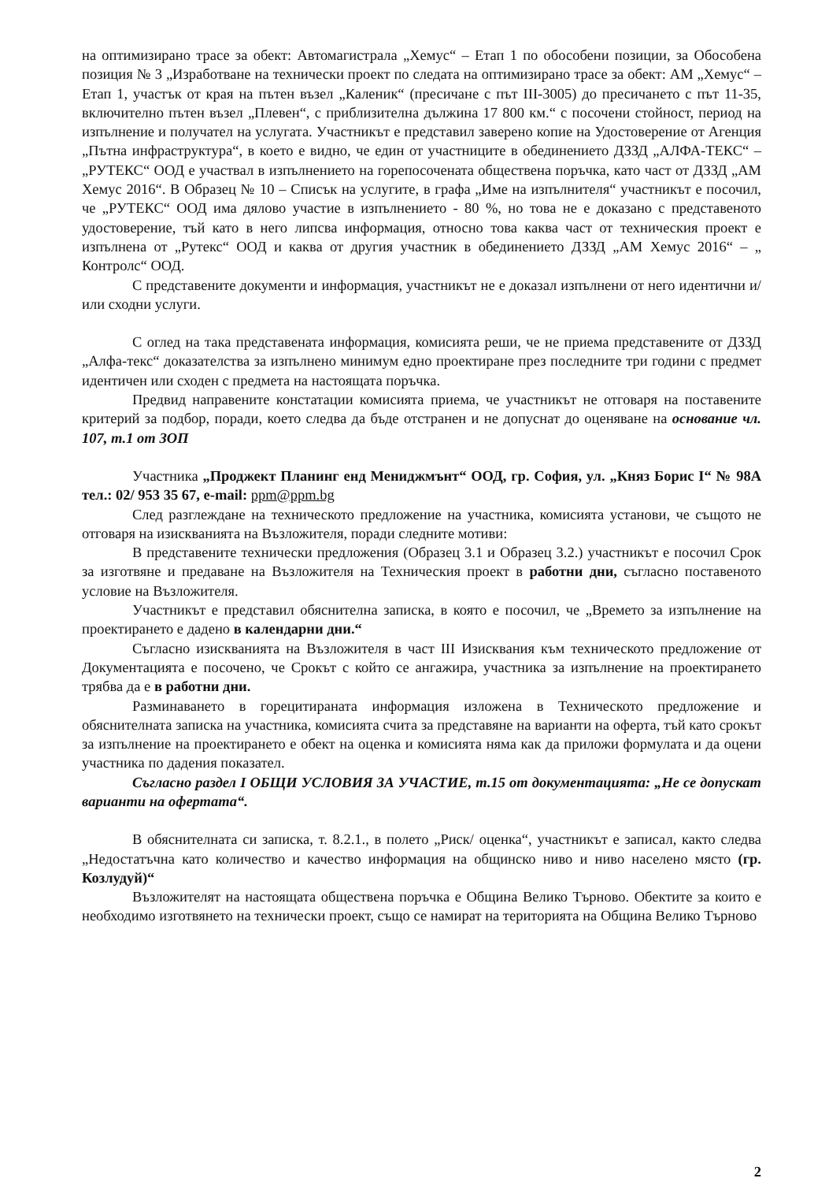на оптимизирано трасе за обект: Автомагистрала „Хемус“ – Етап 1 по обособени позиции, за Обособена позиция № 3 „Изработване на технически проект по следата на оптимизирано трасе за обект: АМ „Хемус“ – Етап 1, участък от края на пътен възел „Каленик“ (пресичане с път III-3005) до пресичането с път 11-35, включително пътен възел „Плевен“, с приблизителна дължина 17 800 км.“ с посочени стойност, период на изпълнение и получател на услугата. Участникът е представил заверено копие на Удостоверение от Агенция „Пътна инфраструктура“, в което е видно, че един от участниците в обединението ДЗЗД „АЛФА-ТЕКС“ – „РУТЕКС“ ООД е участвал в изпълнението на горепосочената обществена поръчка, като част от ДЗЗД „АМ Хемус 2016“. В Образец № 10 – Списък на услугите, в графа „Име на изпълнителя“ участникът е посочил, че „РУТЕКС“ ООД има дялово участие в изпълнението - 80 %, но това не е доказано с представеното удостоверение, тъй като в него липсва информация, относно това каква част от техническия проект е изпълнена от „Рутекс“ ООД и каква от другия участник в обединението ДЗЗД „АМ Хемус 2016“ – „ Контролс“ ООД.
С представените документи и информация, участникът не е доказал изпълнени от него идентични и/или сходни услуги.
С оглед на така представената информация, комисията реши, че не приема представените от ДЗЗД „Алфа-текс“ доказателства за изпълнено минимум едно проектиране през последните три години с предмет идентичен или сходен с предмета на настоящата поръчка.
Предвид направените констатации комисията приема, че участникът не отговаря на поставените критерий за подбор, поради, което следва да бъде отстранен и не допуснат до оценяване на основание чл. 107, т.1 от ЗОП
Участника „Проджект Планинг енд Мениджмънт“ ООД, гр. София, ул. „Княз Борис I“ № 98А тел.: 02/ 953 35 67, e-mail: ppm@ppm.bg
След разглеждане на техническото предложение на участника, комисията установи, че същото не отговаря на изискванията на Възложителя, поради следните мотиви:
В представените технически предложения (Образец 3.1 и Образец 3.2.) участникът е посочил Срок за изготвяне и предаване на Възложителя на Техническия проект в работни дни, съгласно поставеното условие на Възложителя.
Участникът е представил обяснителна записка, в която е посочил, че „Времето за изпълнение на проектирането е дадено в календарни дни.“
Съгласно изискванията на Възложителя в част III Изисквания към техническото предложение от Документацията е посочено, че Срокът с който се ангажира, участника за изпълнение на проектирането трябва да е в работни дни.
Разминаването в горецитираната информация изложена в Техническото предложение и обяснителната записка на участника, комисията счита за представяне на варианти на оферта, тъй като срокът за изпълнение на проектирането е обект на оценка и комисията няма как да приложи формулата и да оцени участника по дадения показател.
Съгласно раздел I ОБЩИ УСЛОВИЯ ЗА УЧАСТИЕ, т.15 от документацията: „Не се допускат варианти на офертата“.
В обяснителната си записка, т. 8.2.1., в полето „Риск/ оценка“, участникът е записал, както следва „Недостатъчна като количество и качество информация на общинско ниво и ниво населено място (гр. Козлудуй)“
Възложителят на настоящата обществена поръчка е Община Велико Търново. Обектите за които е необходимо изготвянето на технически проект, също се намират на територията на Община Велико Търново
2